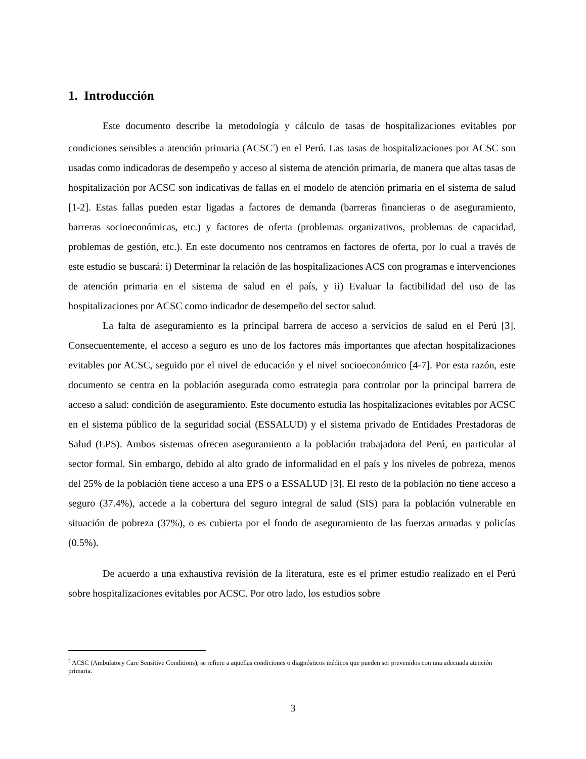1. Introducción
Este documento describe la metodología y cálculo de tasas de hospitalizaciones evitables por condiciones sensibles a atención primaria (ACSC<sup>2</sup>) en el Perú. Las tasas de hospitalizaciones por ACSC son usadas como indicadoras de desempeño y acceso al sistema de atención primaria, de manera que altas tasas de hospitalización por ACSC son indicativas de fallas en el modelo de atención primaria en el sistema de salud [1-2]. Estas fallas pueden estar ligadas a factores de demanda (barreras financieras o de aseguramiento, barreras socioeconómicas, etc.) y factores de oferta (problemas organizativos, problemas de capacidad, problemas de gestión, etc.). En este documento nos centramos en factores de oferta, por lo cual a través de este estudio se buscará: i) Determinar la relación de las hospitalizaciones ACS con programas e intervenciones de atención primaria en el sistema de salud en el país, y ii) Evaluar la factibilidad del uso de las hospitalizaciones por ACSC como indicador de desempeño del sector salud.
La falta de aseguramiento es la principal barrera de acceso a servicios de salud en el Perú [3]. Consecuentemente, el acceso a seguro es uno de los factores más importantes que afectan hospitalizaciones evitables por ACSC, seguido por el nivel de educación y el nivel socioeconómico [4-7]. Por esta razón, este documento se centra en la población asegurada como estrategia para controlar por la principal barrera de acceso a salud: condición de aseguramiento. Este documento estudia las hospitalizaciones evitables por ACSC en el sistema público de la seguridad social (ESSALUD) y el sistema privado de Entidades Prestadoras de Salud (EPS). Ambos sistemas ofrecen aseguramiento a la población trabajadora del Perú, en particular al sector formal. Sin embargo, debido al alto grado de informalidad en el país y los niveles de pobreza, menos del 25% de la población tiene acceso a una EPS o a ESSALUD [3]. El resto de la población no tiene acceso a seguro (37.4%), accede a la cobertura del seguro integral de salud (SIS) para la población vulnerable en situación de pobreza (37%), o es cubierta por el fondo de aseguramiento de las fuerzas armadas y policías (0.5%).
De acuerdo a una exhaustiva revisión de la literatura, este es el primer estudio realizado en el Perú sobre hospitalizaciones evitables por ACSC. Por otro lado, los estudios sobre
<sup>2</sup> ACSC (Ambulatory Care Sensitive Conditions), se refiere a aquellas condiciones o diagnósticos médicos que pueden ser prevenidos con una adecuada atención primaria.
3